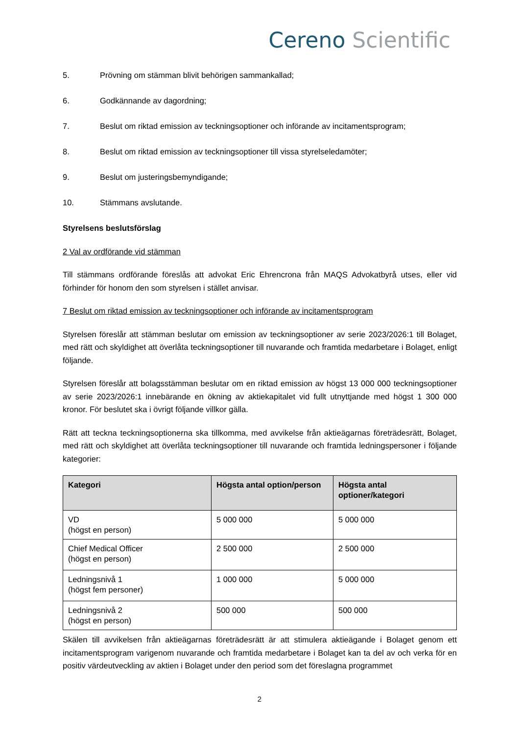Cereno Scientific
5. Prövning om stämman blivit behörigen sammankallad;
6. Godkännande av dagordning;
7. Beslut om riktad emission av teckningsoptioner och införande av incitamentsprogram;
8. Beslut om riktad emission av teckningsoptioner till vissa styrelseledamöter;
9. Beslut om justeringsbemyndigande;
10. Stämmans avslutande.
Styrelsens beslutsförslag
2 Val av ordförande vid stämman
Till stämmans ordförande föreslås att advokat Eric Ehrencrona från MAQS Advokatbyrå utses, eller vid förhinder för honom den som styrelsen i stället anvisar.
7 Beslut om riktad emission av teckningsoptioner och införande av incitamentsprogram
Styrelsen föreslår att stämman beslutar om emission av teckningsoptioner av serie 2023/2026:1 till Bolaget, med rätt och skyldighet att överlåta teckningsoptioner till nuvarande och framtida medarbetare i Bolaget, enligt följande.
Styrelsen föreslår att bolagsstämman beslutar om en riktad emission av högst 13 000 000 teckningsoptioner av serie 2023/2026:1 innebärande en ökning av aktiekapitalet vid fullt utnyttjande med högst 1 300 000 kronor. För beslutet ska i övrigt följande villkor gälla.
Rätt att teckna teckningsoptionerna ska tillkomma, med avvikelse från aktieägarnas företrädesrätt, Bolaget, med rätt och skyldighet att överlåta teckningsoptioner till nuvarande och framtida ledningspersoner i följande kategorier:
| Kategori | Högsta antal option/person | Högsta antal optioner/kategori |
| --- | --- | --- |
| VD (högst en person) | 5 000 000 | 5 000 000 |
| Chief Medical Officer (högst en person) | 2 500 000 | 2 500 000 |
| Ledningsnivå 1 (högst fem personer) | 1 000 000 | 5 000 000 |
| Ledningsnivå 2 (högst en person) | 500 000 | 500 000 |
Skälen till avvikelsen från aktieägarnas företrädesrätt är att stimulera aktieägande i Bolaget genom ett incitamentsprogram varigenom nuvarande och framtida medarbetare i Bolaget kan ta del av och verka för en positiv värdeutveckling av aktien i Bolaget under den period som det föreslagna programmet
2